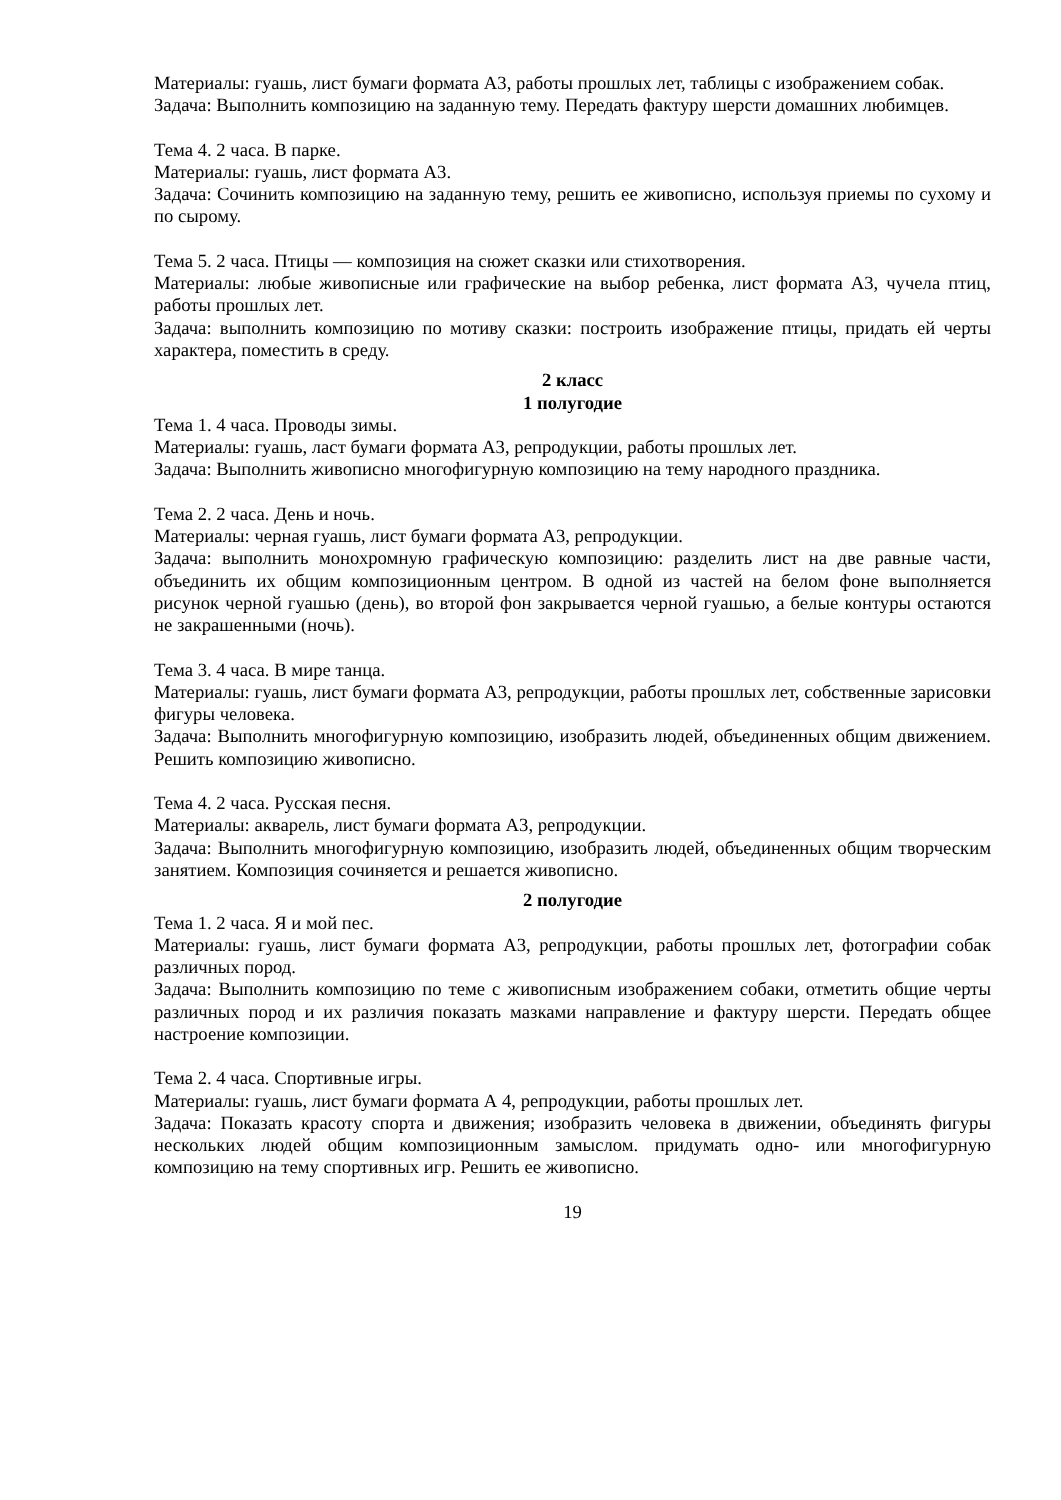Материалы: гуашь, лист бумаги формата А3, работы прошлых лет, таблицы с изображением собак.
Задача: Выполнить композицию на заданную тему. Передать фактуру шерсти домашних любимцев.
Тема 4. 2 часа. В парке.
Материалы: гуашь, лист формата А3.
Задача: Сочинить композицию на заданную тему, решить ее живописно, используя приемы по сухому и по сырому.
Тема 5. 2 часа. Птицы — композиция на сюжет сказки или стихотворения.
Материалы: любые живописные или графические на выбор ребенка, лист формата А3, чучела птиц, работы прошлых лет.
Задача: выполнить композицию по мотиву сказки: построить изображение птицы, придать ей черты характера, поместить в среду.
2 класс
1 полугодие
Тема 1. 4 часа. Проводы зимы.
Материалы: гуашь, ласт бумаги формата А3, репродукции, работы прошлых лет.
Задача: Выполнить живописно многофигурную композицию на тему народного праздника.
Тема 2. 2 часа. День и ночь.
Материалы: черная гуашь, лист бумаги формата А3, репродукции.
Задача: выполнить монохромную графическую композицию: разделить лист на две равные части, объединить их общим композиционным центром. В одной из частей на белом фоне выполняется рисунок черной гуашью (день), во второй фон закрывается черной гуашью, а белые контуры остаются не закрашенными (ночь).
Тема 3. 4 часа. В мире танца.
Материалы: гуашь, лист бумаги формата А3, репродукции, работы прошлых лет, собственные зарисовки фигуры человека.
Задача: Выполнить многофигурную композицию, изобразить людей, объединенных общим движением. Решить композицию живописно.
Тема 4. 2 часа. Русская песня.
Материалы: акварель, лист бумаги формата А3, репродукции.
Задача: Выполнить многофигурную композицию, изобразить людей, объединенных общим творческим занятием. Композиция сочиняется и решается живописно.
2 полугодие
Тема 1. 2 часа. Я и мой пес.
Материалы: гуашь, лист бумаги формата А3, репродукции, работы прошлых лет, фотографии собак различных пород.
Задача: Выполнить композицию по теме с живописным изображением собаки, отметить общие черты различных пород и их различия показать мазками направление и фактуру шерсти. Передать общее настроение композиции.
Тема 2. 4 часа. Спортивные игры.
Материалы: гуашь, лист бумаги формата А 4, репродукции, работы прошлых лет.
Задача: Показать красоту спорта и движения; изобразить человека в движении, объединять фигуры нескольких людей общим композиционным замыслом. придумать одно- или многофигурную композицию на тему спортивных игр. Решить ее живописно.
19